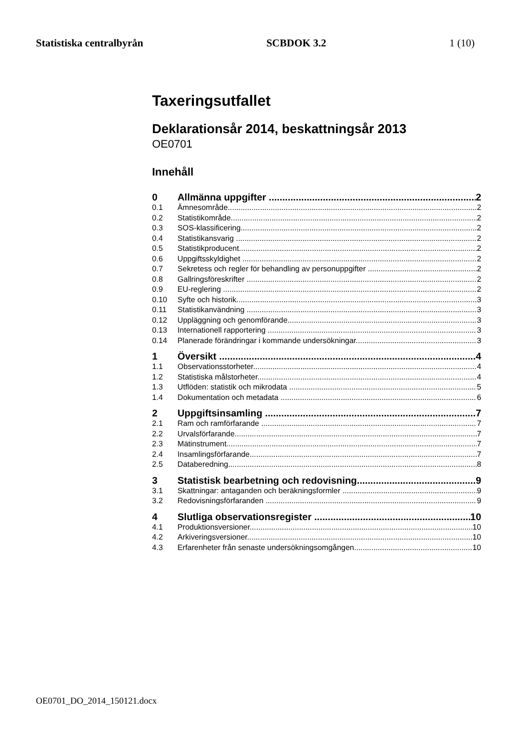Statistiska centralbyrån SCBDOK 3.2 1 (10)
Taxeringsutfallet
Deklarationsår 2014, beskattningsår 2013
OE0701
Innehåll
0 Allmänna uppgifter 2
0.1 Ämnesområde 2
0.2 Statistikområde 2
0.3 SOS-klassificering 2
0.4 Statistikansvarig 2
0.5 Statistikproducent 2
0.6 Uppgiftsskyldighet 2
0.7 Sekretess och regler för behandling av personuppgifter 2
0.8 Gallringsföreskrifter 2
0.9 EU-reglering 2
0.10 Syfte och historik 3
0.11 Statistikanvändning 3
0.12 Uppläggning och genomförande 3
0.13 Internationell rapportering 3
0.14 Planerade förändringar i kommande undersökningar 3
1 Översikt 4
1.1 Observationsstorheter 4
1.2 Statistiska målstorheter 4
1.3 Utflöden: statistik och mikrodata 5
1.4 Dokumentation och metadata 6
2 Uppgiftsinsamling 7
2.1 Ram och ramförfarande 7
2.2 Urvalsförfarande 7
2.3 Mätinstrument 7
2.4 Insamlingsförfarande 7
2.5 Databeredning 8
3 Statistisk bearbetning och redovisning 9
3.1 Skattningar: antaganden och beräkningsformler 9
3.2 Redovisningsförfaranden 9
4 Slutliga observationsregister 10
4.1 Produktionsversioner 10
4.2 Arkiveringsversioner 10
4.3 Erfarenheter från senaste undersökningsomgången 10
OE0701_DO_2014_150121.docx